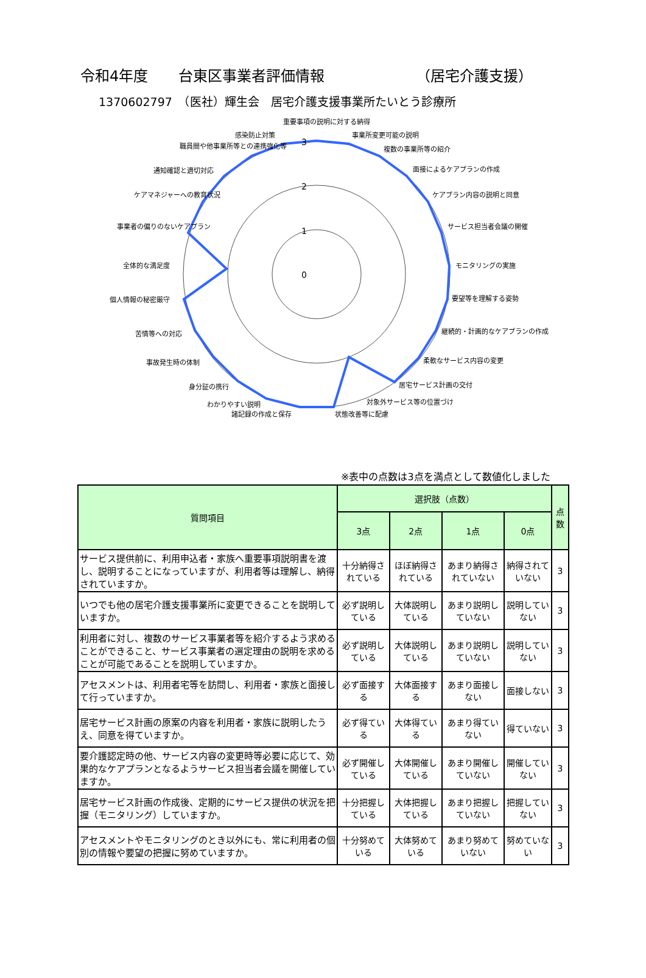令和4年度 台東区事業者評価情報 （居宅介護支援）
1370602797　（医社）輝生会　居宅介護支援事業所たいとう診療所
0
1
2
3
重要事項の説明に対する納得
事業所変更可能の説明
複数の事業所等の紹介
面接によるケアプランの作成
ケアプラン内容の説明と同意
サービス担当者会議の開催
モニタリングの実施
要望等を理解する姿勢
継続的・計画的なケアプランの作成
柔軟なサービス内容の変更
居宅サービス計画の交付
対象外サービス等の位置づけ
状態改善等に配慮
諸記録の作成と保存
わかりやすい説明
身分証の携行
事故発生時の体制
苦情等への対応
個人情報の秘密厳守
全体的な満足度
事業者の偏りのないケアプラン
ケアマネジャーへの教育状況
通知確認と適切対応
職員間や他事業所等との連携強化等
感染防止対策
※表中の点数は3点を満点として数値化しました
| 質問項目 | 選択肢（点数） | | | | 点数 |
| --- | --- | --- | --- | --- | --- |
| | 3点 | 2点 | 1点 | 0点 | |
| サービス提供前に、利用申込者・家族へ重要事項説明書を渡し、説明することになっていますが、利用者等は理解し、納得されていますか。 | 十分納得されている | ほぼ納得されている | あまり納得されていない | 納得されていない | 3 |
| いつでも他の居宅介護支援事業所に変更できることを説明していますか。 | 必ず説明している | 大体説明している | あまり説明していない | 説明していない | 3 |
| 利用者に対し、複数のサービス事業者等を紹介するよう求めることができること、サービス事業者の選定理由の説明を求めることが可能であることを説明していますか。 | 必ず説明している | 大体説明している | あまり説明していない | 説明していない | 3 |
| アセスメントは、利用者宅等を訪問し、利用者・家族と面接して行っていますか。 | 必ず面接する | 大体面接する | あまり面接しない | 面接しない | 3 |
| 居宅サービス計画の原案の内容を利用者・家族に説明したうえ、同意を得ていますか。 | 必ず得ている | 大体得ている | あまり得ていない | 得ていない | 3 |
| 要介護認定時の他、サービス内容の変更時等必要に応じて、効果的なケアプランとなるようサービス担当者会議を開催していますか。 | 必ず開催している | 大体開催している | あまり開催していない | 開催していない | 3 |
| 居宅サービス計画の作成後、定期的にサービス提供の状況を把握（モニタリング）していますか。 | 十分把握している | 大体把握している | あまり把握していない | 把握していない | 3 |
| アセスメントやモニタリングのとき以外にも、常に利用者の個別の情報や要望の把握に努めていますか。 | 十分努めている | 大体努めている | あまり努めていない | 努めていない | 3 |